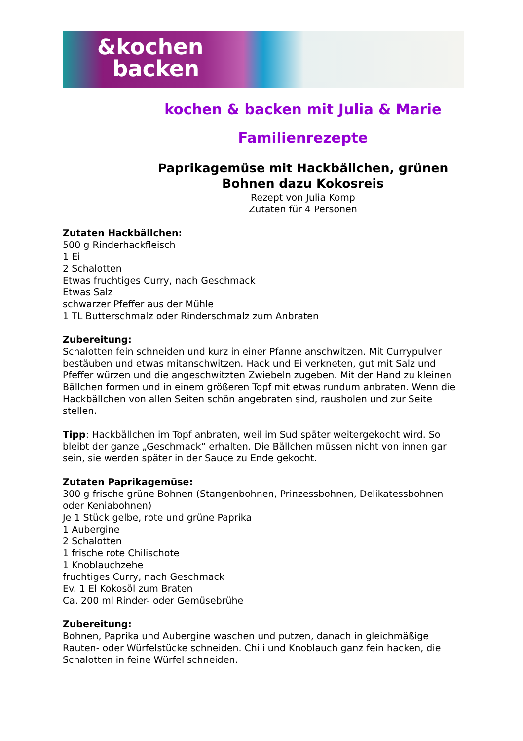&kochen
backen
kochen & backen mit Julia & Marie
Familienrezepte
Paprikagemüse mit Hackbällchen, grünen
Bohnen dazu Kokosreis
Rezept von Julia Komp
Zutaten für 4 Personen
Zutaten Hackbällchen:
500 g Rinderhackfleisch
1 Ei
2 Schalotten
Etwas fruchtiges Curry, nach Geschmack
Etwas Salz
schwarzer Pfeffer aus der Mühle
1 TL Butterschmalz oder Rinderschmalz zum Anbraten
Zubereitung:
Schalotten fein schneiden und kurz in einer Pfanne anschwitzen. Mit Currypulver bestäuben und etwas mitanschwitzen. Hack und Ei verkneten, gut mit Salz und Pfeffer würzen und die angeschwitzten Zwiebeln zugeben. Mit der Hand zu kleinen Bällchen formen und in einem größeren Topf mit etwas rundum anbraten. Wenn die Hackbällchen von allen Seiten schön angebraten sind, rausholen und zur Seite stellen.
Tipp: Hackbällchen im Topf anbraten, weil im Sud später weitergekocht wird. So bleibt der ganze „Geschmack“ erhalten. Die Bällchen müssen nicht von innen gar sein, sie werden später in der Sauce zu Ende gekocht.
Zutaten Paprikagemüse:
300 g frische grüne Bohnen (Stangenbohnen, Prinzessbohnen, Delikatessbohnen oder Keniabohnen)
Je 1 Stück gelbe, rote und grüne Paprika
1 Aubergine
2 Schalotten
1 frische rote Chilischote
1 Knoblauchzehe
fruchtiges Curry, nach Geschmack
Ev. 1 El Kokosöl zum Braten
Ca. 200 ml Rinder- oder Gemüsebrühe
Zubereitung:
Bohnen, Paprika und Aubergine waschen und putzen, danach in gleichmäßige Rauten- oder Würfelstücke schneiden. Chili und Knoblauch ganz fein hacken, die Schalotten in feine Würfel schneiden.